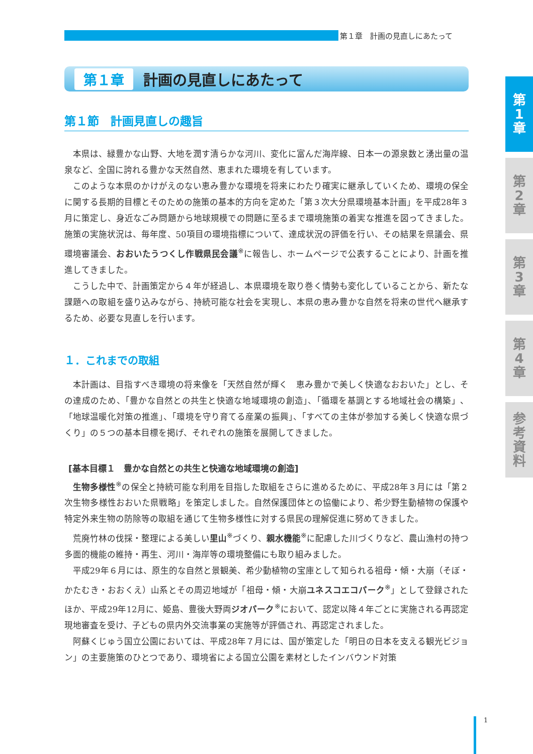第１章　計画の見直しにあたって
第
1
章
第
2
章
第
3
章
第
4
章
参
考
資
料
第１章 計画の見直しにあたって
第１節　計画見直しの趣旨
本県は、緑豊かな山野、大地を潤す清らかな河川、変化に富んだ海岸線、日本一の源泉数と湧出量の温泉など、全国に誇れる豊かな天然自然、恵まれた環境を有しています。
このような本県のかけがえのない恵み豊かな環境を将来にわたり確実に継承していくため、環境の保全に関する長期的目標とそのための施策の基本的方向を定めた「第３次大分県環境基本計画」を平成28年３月に策定し、身近なごみ問題から地球規模での問題に至るまで環境施策の着実な推進を図ってきました。施策の実施状況は、毎年度、50項目の環境指標について、達成状況の評価を行い、その結果を県議会、県環境審議会、おおいたうつくし作戦県民会議<sup>※</sup>に報告し、ホームページで公表することにより、計画を推進してきました。
こうした中で、計画策定から４年が経過し、本県環境を取り巻く情勢も変化していることから、新たな課題への取組を盛り込みながら、持続可能な社会を実現し、本県の恵み豊かな自然を将来の世代へ継承するため、必要な見直しを行います。
１．これまでの取組
本計画は、目指すべき環境の将来像を「天然自然が輝く　恵み豊かで美しく快適なおおいた」とし、その達成のため、「豊かな自然との共生と快適な地域環境の創造」、「循環を基調とする地域社会の構築」、「地球温暖化対策の推進」、「環境を守り育てる産業の振興」、「すべての主体が参加する美しく快適な県づくり」の５つの基本目標を掲げ、それぞれの施策を展開してきました。
[基本目標１　豊かな自然との共生と快適な地域環境の創造]
生物多様性<sup>※</sup>の保全と持続可能な利用を目指した取組をさらに進めるために、平成28年３月には「第２次生物多様性おおいた県戦略」を策定しました。自然保護団体との協働により、希少野生動植物の保護や特定外来生物の防除等の取組を通じて生物多様性に対する県民の理解促進に努めてきました。
荒廃竹林の伐採・整理による美しい里山<sup>※</sup>づくり、親水機能<sup>※</sup>に配慮した川づくりなど、農山漁村の持つ多面的機能の維持・再生、河川・海岸等の環境整備にも取り組みました。
平成29年６月には、原生的な自然と景観美、希少動植物の宝庫として知られる祖母・傾・大崩（そぼ・かたむき・おおくえ）山系とその周辺地域が「祖母・傾・大崩ユネスコエコパーク<sup>※</sup>」として登録されたほか、平成29年12月に、姫島、豊後大野両ジオパーク<sup>※</sup>において、認定以降４年ごとに実施される再認定現地審査を受け、子どもの県内外交流事業の実施等が評価され、再認定されました。
阿蘇くじゅう国立公園においては、平成28年７月には、国が策定した「明日の日本を支える観光ビジョン」の主要施策のひとつであり、環境省による国立公園を素材としたインバウンド対策
1